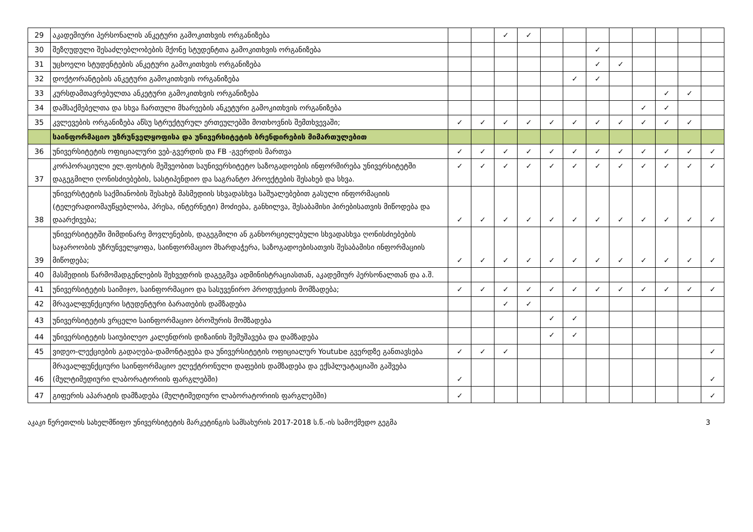| 29 | აკადემიური პერსონალის ანკეტური გამოკითხვის ორგანიზება | | | ✓ | ✓ | | | | | | | | |
| 30 | შეზღუდული შესაძლებლობების მქონე სტუდენტთა გამოკითხვის ორგანიზება | | | | | | | ✓ | | | | | |
| 31 | უცხოელი სტუდენტების ანკეტური გამოკითხვის ორგანიზება | | | | | | | ✓ | ✓ | | | | |
| 32 | დოქტორანტების ანკეტური გამოკითხვის ორგანიზება | | | | | | ✓ | ✓ | | | | | |
| 33 | კურსდამთავრებულთა ანკეტური გამოკითხვის ორგანიზება | | | | | | | | | | ✓ | ✓ | |
| 34 | დამსაქმებელთა და სხვა ჩართული მხარეების ანკეტური გამოკითხვის ორგანიზება | | | | | | | | | ✓ | ✓ | | |
| 35 | კვლევების ორგანიზება აწსუ სტრუქტურულ ერთეულებში მოთხოვნის შემთხვევაში; | ✓ | ✓ | ✓ | ✓ | ✓ | ✓ | ✓ | ✓ | ✓ | ✓ | ✓ | |
| | საინფორმაციო უზრუნველყოფისა და უნივერსიტეტის ბრენდირების მიმართულებით | | | | | | | | | | | | |
| 36 | უნივერსიტეტის ოფიციალური ვებ-გვერდის და FB -გვერდის მართვა | ✓ | ✓ | ✓ | ✓ | ✓ | ✓ | ✓ | ✓ | ✓ | ✓ | ✓ | ✓ |
| 37 | კორპორაციული ელ.ფოსტის მეშვეობით საუნივერსიტეტო საზოგადოების ინფორმირება უნივერსიტეტში დაგეგმილი ღონისძიებების, სასტიპენდიო და საგრანტო პროექტების შესახებ და სხვა. | ✓ | ✓ | ✓ | ✓ | ✓ | ✓ | ✓ | ✓ | ✓ | ✓ | ✓ | ✓ |
| 38 | უნივერსტეტის საქმიანობის შესახებ მასმედიის სხვადასხვა საშუალებებით გასული ინფორმაციის (ტელერადიომაუწყებლობა, პრესა, ინტერნეტი) მოძიება, განხილვა, შესაბამისი პირებისათვის მიწოდება და დაარქივება; | ✓ | ✓ | ✓ | ✓ | ✓ | ✓ | ✓ | ✓ | ✓ | ✓ | ✓ | ✓ |
| 39 | უნივერსიტეტში მიმდინარე მოვლენების, დაგეგმილი ან განხორციელებული სხვადასხვა ღონისძიებების საჯაროობის უზრუნველყოფა, საინფორმაციო მხარდაჭერა, საზოგადოებისათვის შესაბამისი ინფორმაციის მიწოდება; | ✓ | ✓ | ✓ | ✓ | ✓ | ✓ | ✓ | ✓ | ✓ | ✓ | ✓ | ✓ |
| 40 | მასმედიის წარმომადგენლების შეხვედრის დაგეგმვა ადმინისტრაციასთან, აკადემიურ პერსონალთან და ა.შ. | | | | | | | | | | | | |
| 41 | უნივერსიტეტის საიმიჯო, საინფორმაციო და სასუვენირო პროდუქციის მომზადება; | ✓ | ✓ | ✓ | ✓ | ✓ | ✓ | ✓ | ✓ | ✓ | ✓ | ✓ | ✓ |
| 42 | მრავალფუნქციური სტუდენტური ბარათების დამზადება | | | ✓ | ✓ | | | | | | | | |
| 43 | უნივერსიტეტის ვრცელი საინფორმაციო ბროშურის მომზადება | | | | | ✓ | ✓ | | | | | | |
| 44 | უნივერსიტეტის საიუბილეო კალენდრის დიზაინის შემუშავება და დამზადება | | | | | ✓ | ✓ | | | | | | |
| 45 | ვიდეო-ლექციების გადაღება-დამონტაჟება და უნივერსიტეტის ოფიციალურ Youtube გვერდზე განთავსება | ✓ | ✓ | ✓ | | | | | | | | | ✓ |
| 46 | მრავალფუნქციური საინფორმაციო ელექტრონული დაფების დამზადება და ექსპლუატაციაში გაშვება (მულტიმედიური ლაბორატორიის ფარგლებში) | ✓ | | | | | | | | | | | ✓ |
| 47 | გიფერის აპარატის დამზადება (მულტიმედიური ლაბორატორიის ფარგლებში) | ✓ | | | | | | | | | | | ✓ |
აკაკი წერეთლის სახელმწიფო უნივერსიტეტის მარკეტინგის სამსახურის 2017-2018 ს.წ.-ის სამოქმედო გეგმა 3